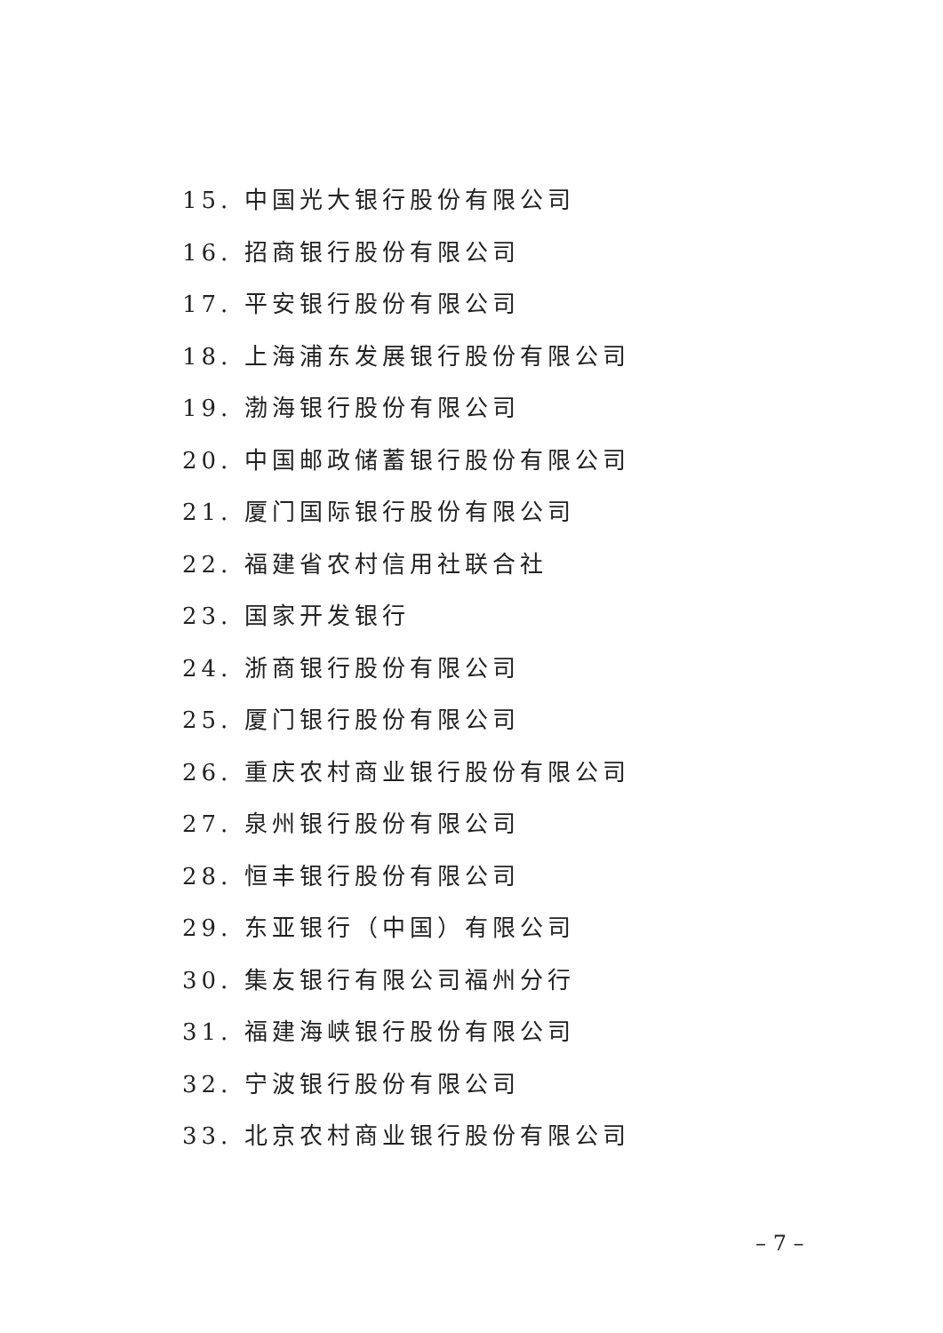15. 中国光大银行股份有限公司
16. 招商银行股份有限公司
17. 平安银行股份有限公司
18. 上海浦东发展银行股份有限公司
19. 渤海银行股份有限公司
20. 中国邮政储蓄银行股份有限公司
21. 厦门国际银行股份有限公司
22. 福建省农村信用社联合社
23. 国家开发银行
24. 浙商银行股份有限公司
25. 厦门银行股份有限公司
26. 重庆农村商业银行股份有限公司
27. 泉州银行股份有限公司
28. 恒丰银行股份有限公司
29. 东亚银行（中国）有限公司
30. 集友银行有限公司福州分行
31. 福建海峡银行股份有限公司
32. 宁波银行股份有限公司
33. 北京农村商业银行股份有限公司
– 7 –